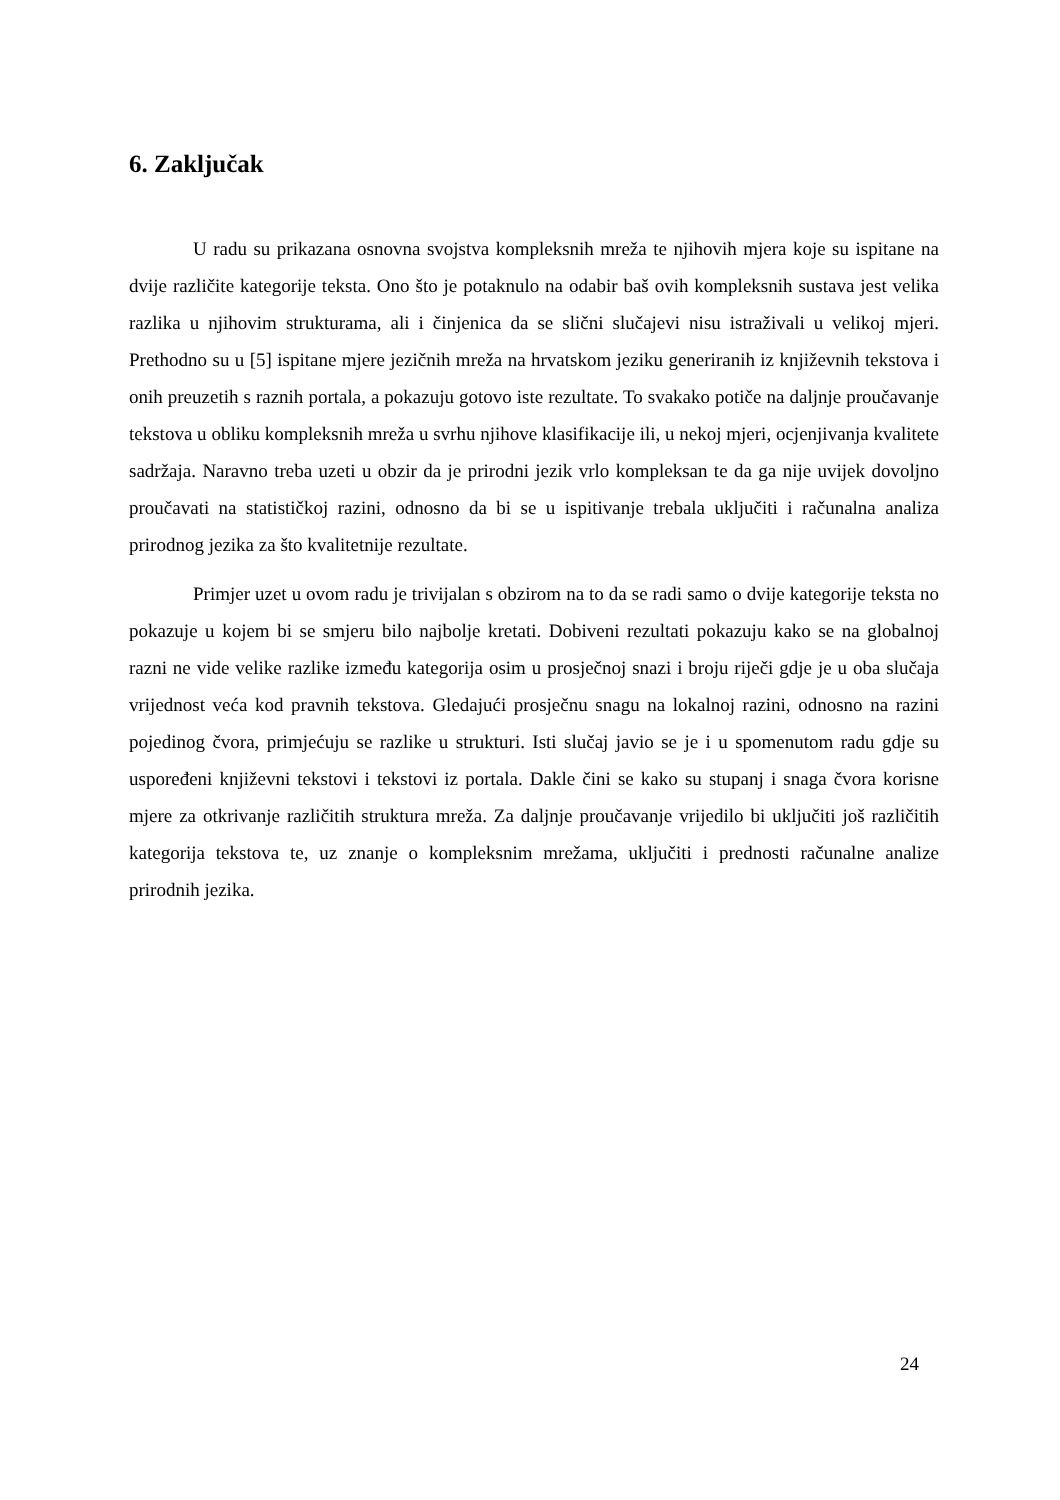6. Zaključak
U radu su prikazana osnovna svojstva kompleksnih mreža te njihovih mjera koje su ispitane na dvije različite kategorije teksta. Ono što je potaknulo na odabir baš ovih kompleksnih sustava jest velika razlika u njihovim strukturama, ali i činjenica da se slični slučajevi nisu istraživali u velikoj mjeri. Prethodno su u [5] ispitane mjere jezičnih mreža na hrvatskom jeziku generiranih iz književnih tekstova i onih preuzetih s raznih portala, a pokazuju gotovo iste rezultate. To svakako potiče na daljnje proučavanje tekstova u obliku kompleksnih mreža u svrhu njihove klasifikacije ili, u nekoj mjeri, ocjenjivanja kvalitete sadržaja. Naravno treba uzeti u obzir da je prirodni jezik vrlo kompleksan te da ga nije uvijek dovoljno proučavati na statističkoj razini, odnosno da bi se u ispitivanje trebala uključiti i računalna analiza prirodnog jezika za što kvalitetnije rezultate.
Primjer uzet u ovom radu je trivijalan s obzirom na to da se radi samo o dvije kategorije teksta no pokazuje u kojem bi se smjeru bilo najbolje kretati. Dobiveni rezultati pokazuju kako se na globalnoj razni ne vide velike razlike između kategorija osim u prosječnoj snazi i broju riječi gdje je u oba slučaja vrijednost veća kod pravnih tekstova. Gledajući prosječnu snagu na lokalnoj razini, odnosno na razini pojedinog čvora, primjećuju se razlike u strukturi. Isti slučaj javio se je i u spomenutom radu gdje su uspoređeni književni tekstovi i tekstovi iz portala. Dakle čini se kako su stupanj i snaga čvora korisne mjere za otkrivanje različitih struktura mreža. Za daljnje proučavanje vrijedilo bi uključiti još različitih kategorija tekstova te, uz znanje o kompleksnim mrežama, uključiti i prednosti računalne analize prirodnih jezika.
24